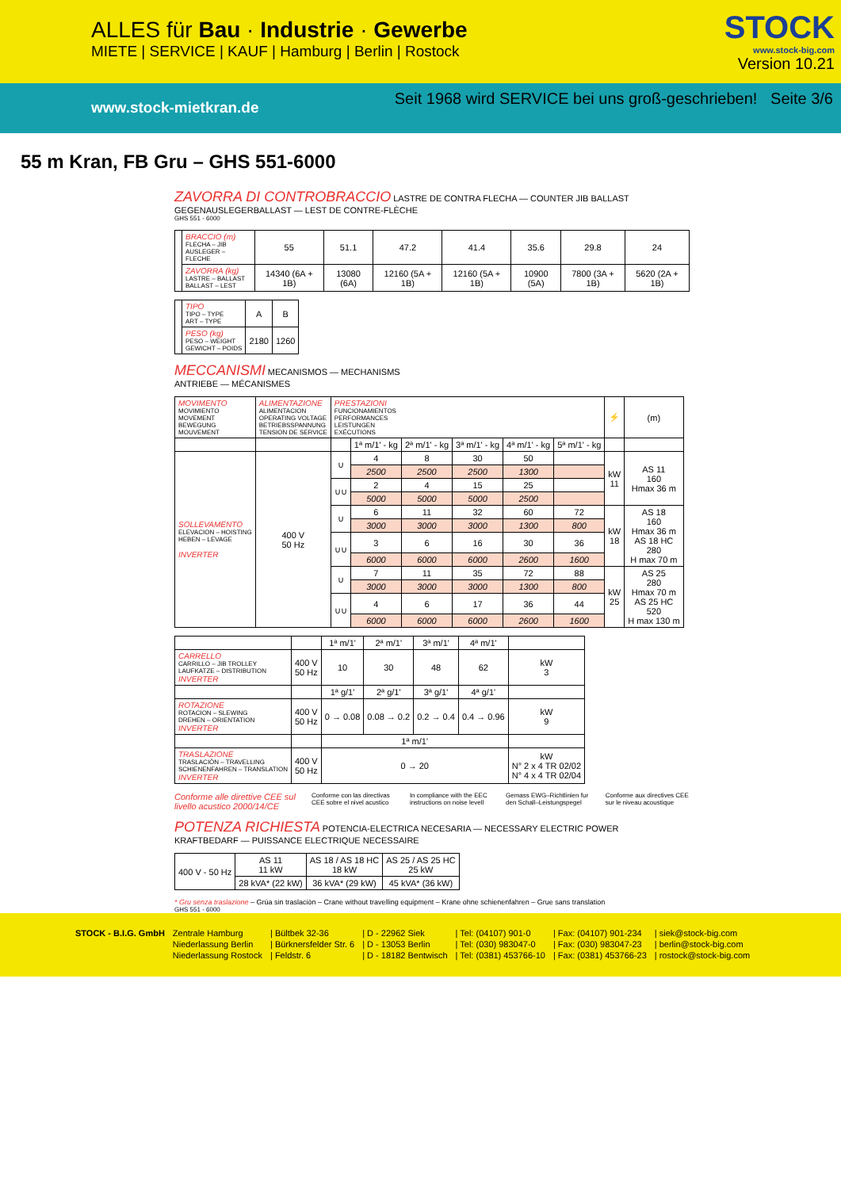ALLES für Bau · Industrie · Gewerbe
MIETE | SERVICE | KAUF | Hamburg | Berlin | Rostock
STOCK
www.stock-big.com
Version 10.21
www.stock-mietkran.de Seit 1968 wird SERVICE bei uns groß-geschrieben! Seite 3/6
55 m Kran, FB Gru – GHS 551-6000
ZAVORRA DI CONTROBRACCIO LASTRE DE CONTRA FLECHA — COUNTER JIB BALLAST
GEGENAUSLEGERBALLAST — LEST DE CONTRE-FLÈCHE
GHS 551 - 6000
| | BRACCIO (m) FLECHA – JIB AUSLEGER – FLECHE | 55 | 51.1 | 47.2 | 41.4 | 35.6 | 29.8 | 24 |
| | ZAVORRA (kg) LASTRE – BALLAST BALLAST – LEST | 14340 (6A + 1B) | 13080 (6A) | 12160 (5A + 1B) | 12160 (5A + 1B) | 10900 (5A) | 7800 (3A + 1B) | 5620 (2A + 1B) |
| | TIPO TIPO – TYPE ART – TYPE | A | B |
| | PESO (kg) PESO – WEIGHT GEWICHT – POIDS | 2180 | 1260 |
MECCANISMI MECANISMOS — MECHANISMS
ANTRIEBE — MÉCANISMES
| MOVIMENTO MOVIMIENTO MOVEMENT BEWEGUNG MOUVEMENT | ALIMENTAZIONE ALIMENTACION OPERATING VOLTAGE BETRIEBSSPANNUNG TENSION DE SERVICE | PRESTAZIONI FUNCIONAMIENTOS PERFORMANCES LEISTUNGEN EXÉCUTIONS | | | | | | ⚡ | (m) |
| | | | 1ª m/1' - kg | 2ª m/1' - kg | 3ª m/1' - kg | 4ª m/1' - kg | 5ª m/1' - kg | | |
| SOLLEVAMENTO ELEVACION – HOISTING HEBEN – LEVAGE INVERTER | 400 V 50 Hz | ∪ | 4 | 8 | 30 | 50 | | kW 11 | AS 11 160 Hmax 36 m |
| | | | 2500 | 2500 | 2500 | 1300 | | | |
| | | ∪∪ | 2 | 4 | 15 | 25 | | | |
| | | | 5000 | 5000 | 5000 | 2500 | | | |
| | | ∪ | 6 | 11 | 32 | 60 | 72 | kW 18 | AS 18 160 Hmax 36 m AS 18 HC 280 H max 70 m |
| | | | 3000 | 3000 | 3000 | 1300 | 800 | | |
| | | ∪∪ | 3 | 6 | 16 | 30 | 36 | | |
| | | | 6000 | 6000 | 6000 | 2600 | 1600 | | |
| | | ∪ | 7 | 11 | 35 | 72 | 88 | kW 25 | AS 25 280 Hmax 70 m AS 25 HC 520 H max 130 m |
| | | | 3000 | 3000 | 3000 | 1300 | 800 | | |
| | | ∪∪ | 4 | 6 | 17 | 36 | 44 | | |
| | | | 6000 | 6000 | 6000 | 2600 | 1600 | | |
| | | 1ª m/1' | 2ª m/1' | 3ª m/1' | 4ª m/1' | |
| CARRELLO CARRILLO – JIB TROLLEY LAUFKATZE – DISTRIBUTION INVERTER | 400 V 50 Hz | 10 | 30 | 48 | 62 | kW 3 |
| | | 1ª g/1' | 2ª g/1' | 3ª g/1' | 4ª g/1' | |
| ROTAZIONE ROTACION – SLEWING DREHEN – ORIENTATION INVERTER | 400 V 50 Hz | 0 → 0.08 | 0.08 → 0.2 | 0.2 → 0.4 | 0.4 → 0.96 | kW 9 |
| | | 1ª m/1' | | | | |
| TRASLAZIONE TRASLACIÒN – TRAVELLING SCHIENENFAHREN – TRANSLATION INVERTER | 400 V 50 Hz | 0 → 20 | | | | kW N° 2 x 4 TR 02/02 N° 4 x 4 TR 02/04 |
Conforme alle direttive CEE sul livello acustico 2000/14/CE Conforme con las directivas CEE sobre el nivel acustico In compliance with the EEC instructions on noise levell Gemass EWG–Richtlinien fur den Schall–Leistungspegel Conforme aux directives CEE sur le niveau acoustique
POTENZA RICHIESTA POTENCIA-ELECTRICA NECESARIA — NECESSARY ELECTRIC POWER
KRAFTBEDARF — PUISSANCE ELECTRIQUE NECESSAIRE
| 400 V - 50 Hz | AS 11 11 kW | AS 18 / AS 18 HC 18 kW | AS 25 / AS 25 HC 25 kW |
| | 28 kVA* (22 kW) | 36 kVA* (29 kW) | 45 kVA* (36 kW) |
* Gru senza traslazione – Grúa sin traslaciòn – Crane without travelling equipment – Krane ohne schienenfahren – Grue sans translation
GHS 551 - 6000
| STOCK - B.I.G. GmbH | Zentrale Hamburg | / Bültbek 32-36 | / D - 22962 Siek | / Tel: (04107) 901-0 | / Fax: (04107) 901-234 | / siek@stock-big.com |
| | Niederlassung Berlin | / Bürknersfelder Str. 6 | / D - 13053 Berlin | / Tel: (030) 983047-0 | / Fax: (030) 983047-23 | / berlin@stock-big.com |
| | Niederlassung Rostock | / Feldstr. 6 | / D - 18182 Bentwisch | / Tel: (0381) 453766-10 | / Fax: (0381) 453766-23 | / rostock@stock-big.com |